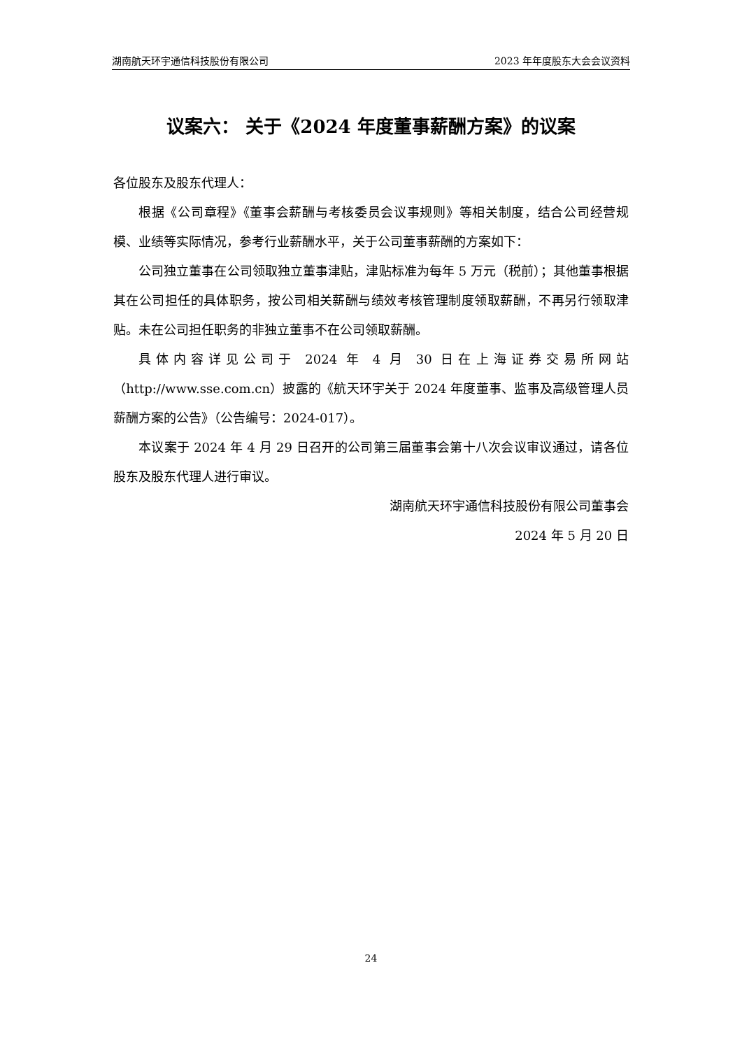湖南航天环宇通信科技股份有限公司 2023 年年度股东大会会议资料
议案六： 关于《2024 年度董事薪酬方案》的议案
各位股东及股东代理人：
根据《公司章程》《董事会薪酬与考核委员会议事规则》等相关制度，结合公司经营规模、业绩等实际情况，参考行业薪酬水平，关于公司董事薪酬的方案如下：
公司独立董事在公司领取独立董事津贴，津贴标准为每年 5 万元（税前）；其他董事根据其在公司担任的具体职务，按公司相关薪酬与绩效考核管理制度领取薪酬，不再另行领取津贴。未在公司担任职务的非独立董事不在公司领取薪酬。
具体内容详见公司于 2024 年 4 月 30 日在上海证券交易所网站（http://www.sse.com.cn）披露的《航天环宇关于 2024 年度董事、监事及高级管理人员薪酬方案的公告》（公告编号：2024-017）。
本议案于 2024 年 4 月 29 日召开的公司第三届董事会第十八次会议审议通过，请各位股东及股东代理人进行审议。
湖南航天环宇通信科技股份有限公司董事会
2024 年 5 月 20 日
24